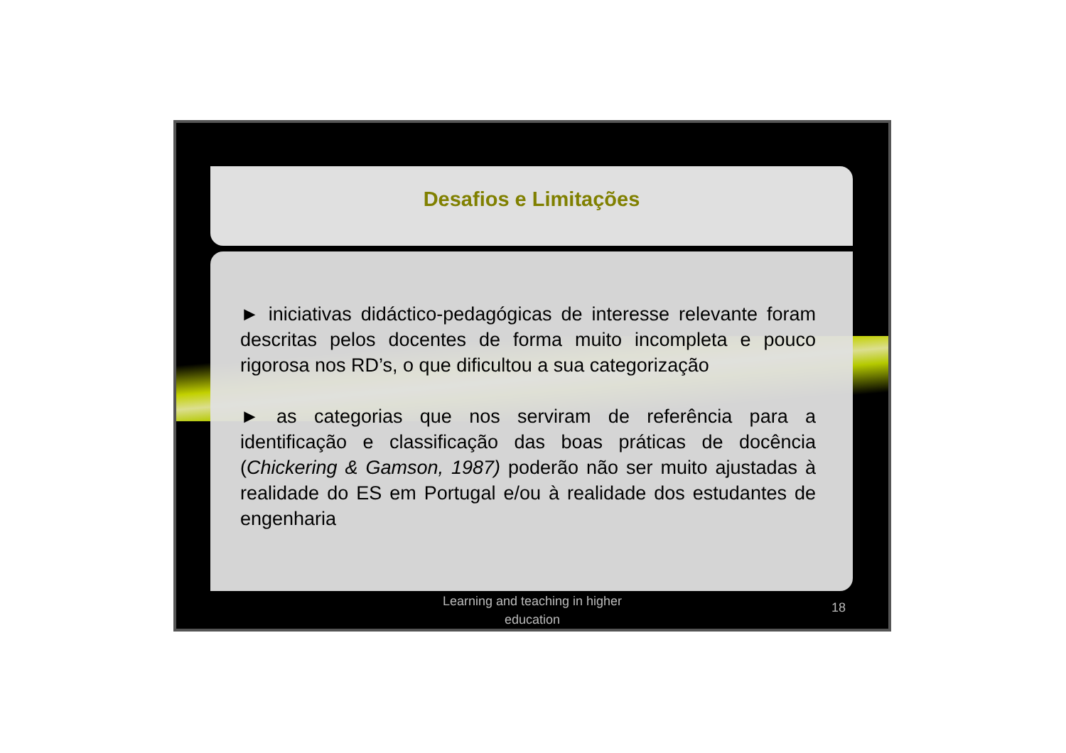Desafios e Limitações
► iniciativas didáctico-pedagógicas de interesse relevante foram descritas pelos docentes de forma muito incompleta e pouco rigorosa nos RD’s, o que dificultou a sua categorização
► as categorias que nos serviram de referência para a identificação e classificação das boas práticas de docência (Chickering & Gamson, 1987) poderão não ser muito ajustadas à realidade do ES em Portugal e/ou à realidade dos estudantes de engenharia
Learning and teaching in higher education
18